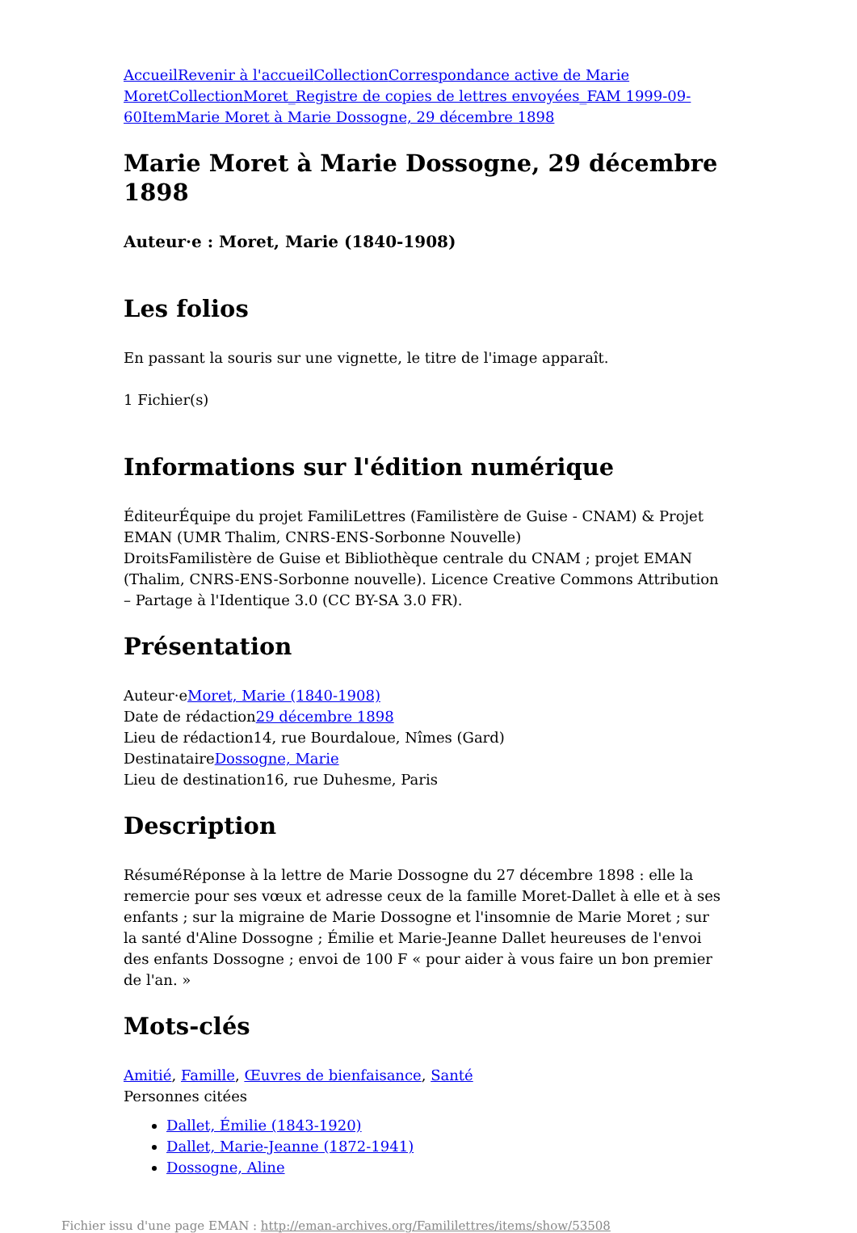Accueil Revenir à l'accueil Collection Correspondance active de Marie Moret Collection Moret_Registre de copies de lettres envoyées_FAM 1999-09-60 Item Marie Moret à Marie Dossogne, 29 décembre 1898
Marie Moret à Marie Dossogne, 29 décembre 1898
Auteur·e : Moret, Marie (1840-1908)
Les folios
En passant la souris sur une vignette, le titre de l'image apparaît.
1 Fichier(s)
Informations sur l'édition numérique
ÉditeurÉquipe du projet FamiliLettres (Familistère de Guise - CNAM) & Projet EMAN (UMR Thalim, CNRS-ENS-Sorbonne Nouvelle)
DroitsFamilistère de Guise et Bibliothèque centrale du CNAM ; projet EMAN (Thalim, CNRS-ENS-Sorbonne nouvelle). Licence Creative Commons Attribution – Partage à l'Identique 3.0 (CC BY-SA 3.0 FR).
Présentation
Auteur·eMoret, Marie (1840-1908)
Date de rédaction29 décembre 1898
Lieu de rédaction14, rue Bourdaloue, Nîmes (Gard)
DestinataireDossogne, Marie
Lieu de destination16, rue Duhesme, Paris
Description
RésuméRéponse à la lettre de Marie Dossogne du 27 décembre 1898 : elle la remercie pour ses vœux et adresse ceux de la famille Moret-Dallet à elle et à ses enfants ; sur la migraine de Marie Dossogne et l'insomnie de Marie Moret ; sur la santé d'Aline Dossogne ; Émilie et Marie-Jeanne Dallet heureuses de l'envoi des enfants Dossogne ; envoi de 100 F « pour aider à vous faire un bon premier de l'an. »
Mots-clés
Amitié, Famille, Œuvres de bienfaisance, Santé
Personnes citées
Dallet, Émilie (1843-1920)
Dallet, Marie-Jeanne (1872-1941)
Dossogne, Aline
Fichier issu d'une page EMAN : http://eman-archives.org/Famililettres/items/show/53508